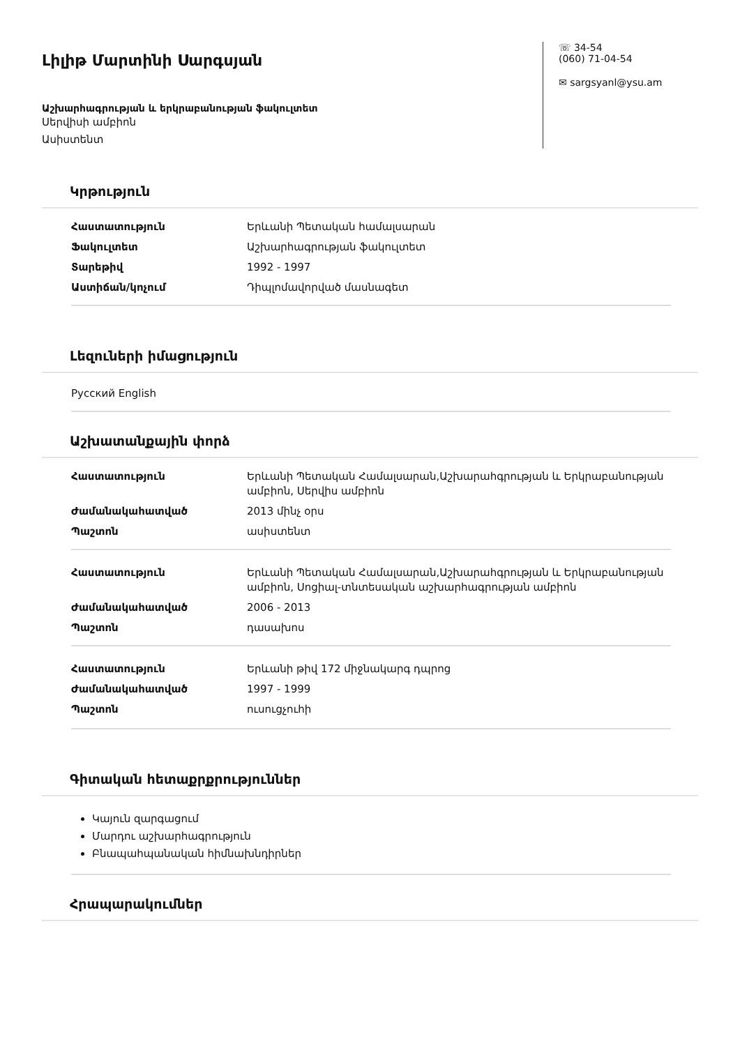Լիլիթ Մարտինի Սարգսյան
Աշխարհագրության և երկրաբանության ֆակուլտետ
Սերվիսի ամբիոն
Ասիստենտ
☏ 34-54
(060) 71-04-54
✉ sargsyanl@ysu.am
Կրթություն
| Հաստատություն | Երևանի Պետական համալսարան |
| Ֆակուլտետ | Աշխարհագրության ֆակուլտետ |
| Տարեթիվ | 1992 - 1997 |
| Աստիճան/կոչում | Դիպլոմավորված մասնագետ |
Լեզուների իմացություն
Русский English
Աշխատանքային փորձ
| Հաստատություն | Երևանի Պետական Համալսարան,Աշխարահգրության և Երկրաբանության ամբիոն, Սերվիս ամբիոն |
| Ժամանակահատված | 2013 մինչ օրս |
| Պաշտոն | ասիստենտ |
| Հաստատություն | Երևանի Պետական Համալսարան,Աշխարահգրության և Երկրաբանության ամբիոն, Սոցիալ-տնտեսական աշխարհագրության ամբիոն |
| Ժամանակահատված | 2006 - 2013 |
| Պաշտոն | դասախոս |
| Հաստատություն | Երևանի թիվ 172 միջնակարգ դպրոց |
| Ժամանակահատված | 1997 - 1999 |
| Պաշտոն | ուսուցչուհի |
Գիտական հետաքրքրություններ
Կայուն զարգացում
Մարդու աշխարհագրություն
Բնապահպանական հիմնախնդիրներ
Հրապարակումներ